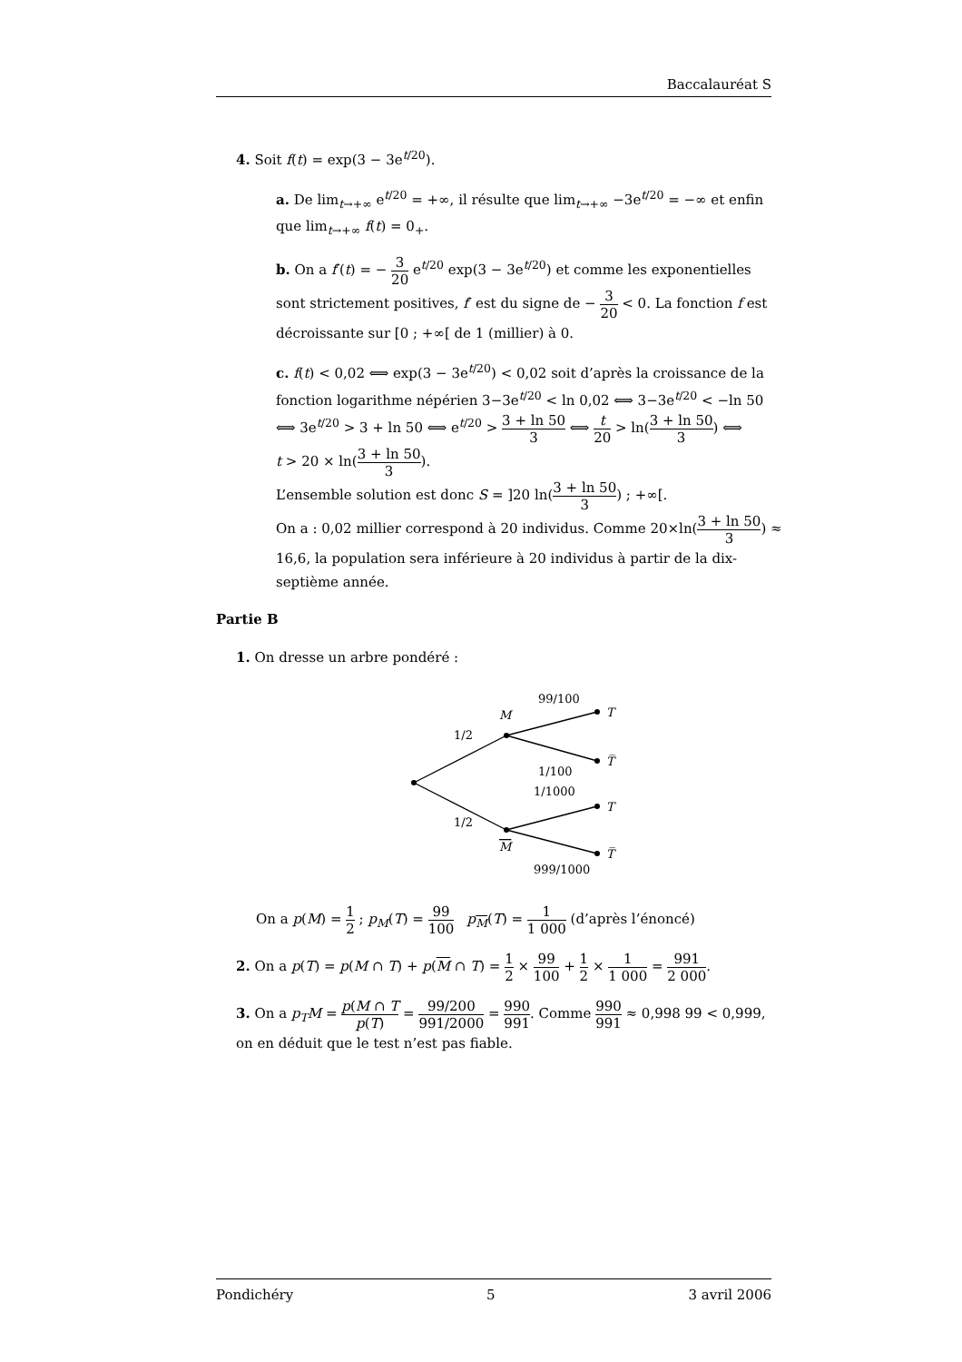Baccalauréat S
4. Soit f(t) = exp(3 − 3e<sup>t/20</sup>).
a. De lim<sub>t→+∞</sub> e<sup>t/20</sup> = +∞, il résulte que lim<sub>t→+∞</sub> −3e<sup>t/20</sup> = −∞ et enfin que lim<sub>t→+∞</sub> f(t) = 0<sub>+</sub>.
b. On a f′(t) = − 3 20 e<sup>t/20</sup> exp(3 − 3e<sup>t/20</sup>) et comme les exponentielles sont strictement positives, f′ est du signe de − 3 20 < 0. La fonction f est décroissante sur [0 ; +∞[ de 1 (millier) à 0.
c. f(t) < 0,02 ⟺ exp(3 − 3e<sup>t/20</sup>) < 0,02 soit d’après la croissance de la fonction logarithme népérien 3−3e<sup>t/20</sup> < ln 0,02 ⟺ 3−3e<sup>t/20</sup> < −ln 50 ⟺ 3e<sup>t/20</sup> > 3 + ln 50 ⟺ e<sup>t/20</sup> > 3 + ln 50 3 ⟺ t 20 > ln(3 + ln 50 3) ⟺
t > 20 × ln(3 + ln 50 3).
L’ensemble solution est donc S = ]20 ln(3 + ln 50 3) ; +∞[.
On a : 0,02 millier correspond à 20 individus. Comme 20×ln(3 + ln 50 3) ≈ 16,6, la population sera inférieure à 20 individus à partir de la dix-septième année.
Partie B
1. On dresse un arbre pondéré :
M
M
T
T̅
T
T̅
1/2
1/2
99/100
1/100
1/1000
999/1000
On a p(M) = 1 2 ; p<sub>M</sub>(T) = 99 100 p<sub>M</sub>(T) = 1 1 000 (d’après l’énoncé)
2. On a p(T) = p(M ∩ T) + p(M ∩ T) = 1 2 × 99 100 + 1 2 × 1 1 000 = 991 2 000.
3. On a p<sub>T</sub>M = p(M ∩ T p(T) = 99/200 991/2000 = 990 991. Comme 990 991 ≈ 0,998 99 < 0,999, on en déduit que le test n’est pas fiable.
Pondichéry 5 3 avril 2006